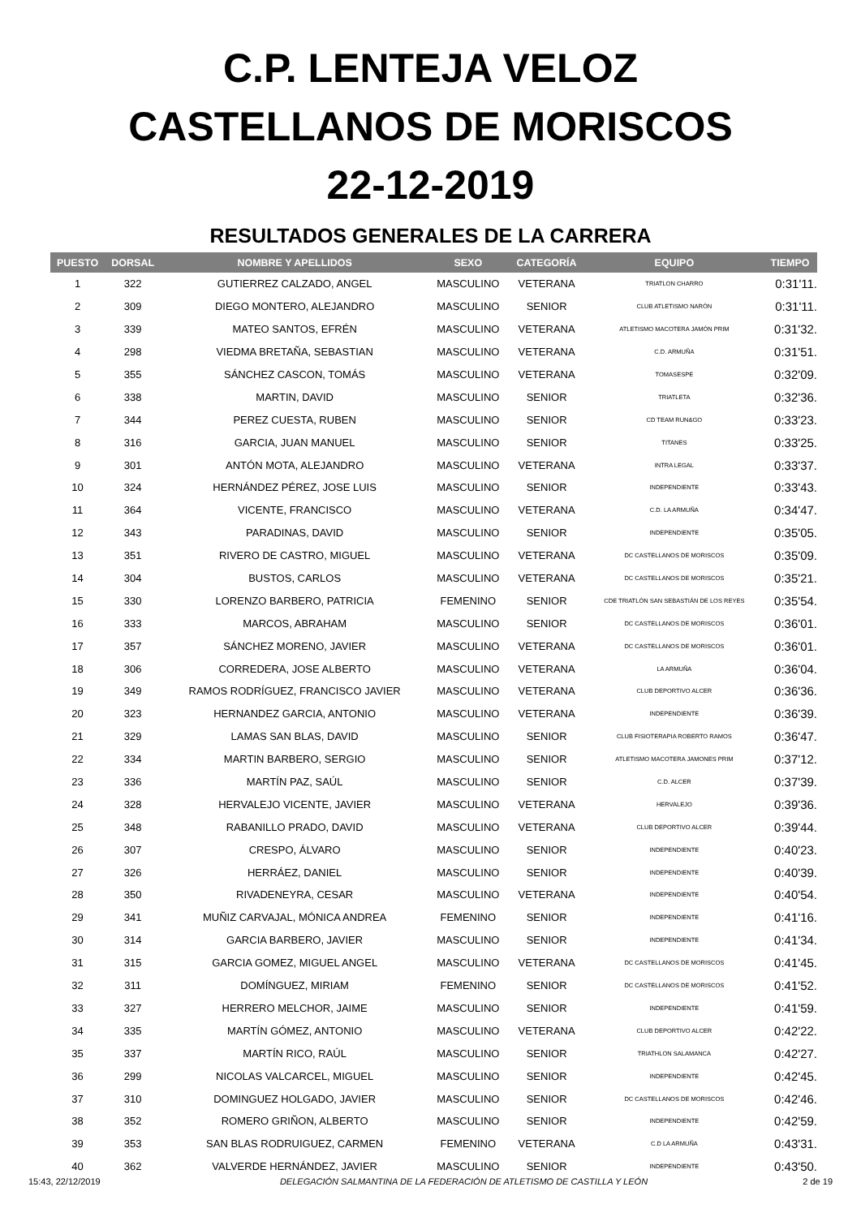C.P. LENTEJA VELOZ
CASTELLANOS DE MORISCOS
22-12-2019
RESULTADOS GENERALES DE LA CARRERA
| PUESTO | DORSAL | NOMBRE Y APELLIDOS | SEXO | CATEGORÍA | EQUIPO | TIEMPO |
| --- | --- | --- | --- | --- | --- | --- |
| 1 | 322 | GUTIERREZ CALZADO, ANGEL | MASCULINO | VETERANA | TRIATLON CHARRO | 0:31'11. |
| 2 | 309 | DIEGO MONTERO, ALEJANDRO | MASCULINO | SENIOR | CLUB ATLETISMO NARÓN | 0:31'11. |
| 3 | 339 | MATEO SANTOS, EFRÉN | MASCULINO | VETERANA | ATLETISMO MACOTERA JAMÓN PRIM | 0:31'32. |
| 4 | 298 | VIEDMA BRETAÑA, SEBASTIAN | MASCULINO | VETERANA | C.D. ARMUÑA | 0:31'51. |
| 5 | 355 | SÁNCHEZ CASCON, TOMÁS | MASCULINO | VETERANA | TOMASESPE | 0:32'09. |
| 6 | 338 | MARTIN, DAVID | MASCULINO | SENIOR | TRIATLETA | 0:32'36. |
| 7 | 344 | PEREZ CUESTA, RUBEN | MASCULINO | SENIOR | CD TEAM RUN&GO | 0:33'23. |
| 8 | 316 | GARCIA, JUAN MANUEL | MASCULINO | SENIOR | TITANES | 0:33'25. |
| 9 | 301 | ANTÓN MOTA, ALEJANDRO | MASCULINO | VETERANA | INTRA LEGAL | 0:33'37. |
| 10 | 324 | HERNÁNDEZ PÉREZ, JOSE LUIS | MASCULINO | SENIOR | INDEPENDIENTE | 0:33'43. |
| 11 | 364 | VICENTE, FRANCISCO | MASCULINO | VETERANA | C.D. LA ARMUÑA | 0:34'47. |
| 12 | 343 | PARADINAS, DAVID | MASCULINO | SENIOR | INDEPENDIENTE | 0:35'05. |
| 13 | 351 | RIVERO DE CASTRO, MIGUEL | MASCULINO | VETERANA | DC CASTELLANOS DE MORISCOS | 0:35'09. |
| 14 | 304 | BUSTOS, CARLOS | MASCULINO | VETERANA | DC CASTELLANOS DE MORISCOS | 0:35'21. |
| 15 | 330 | LORENZO BARBERO, PATRICIA | FEMENINO | SENIOR | CDE TRIATLÓN SAN SEBASTIÁN DE LOS REYES | 0:35'54. |
| 16 | 333 | MARCOS, ABRAHAM | MASCULINO | SENIOR | DC CASTELLANOS DE MORISCOS | 0:36'01. |
| 17 | 357 | SÁNCHEZ MORENO, JAVIER | MASCULINO | VETERANA | DC CASTELLANOS DE MORISCOS | 0:36'01. |
| 18 | 306 | CORREDERA, JOSE ALBERTO | MASCULINO | VETERANA | LA ARMUÑA | 0:36'04. |
| 19 | 349 | RAMOS RODRÍGUEZ, FRANCISCO JAVIER | MASCULINO | VETERANA | CLUB DEPORTIVO ALCER | 0:36'36. |
| 20 | 323 | HERNANDEZ GARCIA, ANTONIO | MASCULINO | VETERANA | INDEPENDIENTE | 0:36'39. |
| 21 | 329 | LAMAS SAN BLAS, DAVID | MASCULINO | SENIOR | CLUB FISIOTERAPIA ROBERTO RAMOS | 0:36'47. |
| 22 | 334 | MARTIN BARBERO, SERGIO | MASCULINO | SENIOR | ATLETISMO MACOTERA JAMONES PRIM | 0:37'12. |
| 23 | 336 | MARTÍN PAZ, SAÚL | MASCULINO | SENIOR | C.D. ALCER | 0:37'39. |
| 24 | 328 | HERVALEJO VICENTE, JAVIER | MASCULINO | VETERANA | HERVALEJO | 0:39'36. |
| 25 | 348 | RABANILLO PRADO, DAVID | MASCULINO | VETERANA | CLUB DEPORTIVO ALCER | 0:39'44. |
| 26 | 307 | CRESPO, ÁLVARO | MASCULINO | SENIOR | INDEPENDIENTE | 0:40'23. |
| 27 | 326 | HERRÁEZ, DANIEL | MASCULINO | SENIOR | INDEPENDIENTE | 0:40'39. |
| 28 | 350 | RIVADENEYRA, CESAR | MASCULINO | VETERANA | INDEPENDIENTE | 0:40'54. |
| 29 | 341 | MUÑIZ CARVAJAL, MÓNICA ANDREA | FEMENINO | SENIOR | INDEPENDIENTE | 0:41'16. |
| 30 | 314 | GARCIA BARBERO, JAVIER | MASCULINO | SENIOR | INDEPENDIENTE | 0:41'34. |
| 31 | 315 | GARCIA GOMEZ, MIGUEL ANGEL | MASCULINO | VETERANA | DC CASTELLANOS DE MORISCOS | 0:41'45. |
| 32 | 311 | DOMÍNGUEZ, MIRIAM | FEMENINO | SENIOR | DC CASTELLANOS DE MORISCOS | 0:41'52. |
| 33 | 327 | HERRERO MELCHOR, JAIME | MASCULINO | SENIOR | INDEPENDIENTE | 0:41'59. |
| 34 | 335 | MARTÍN GÓMEZ, ANTONIO | MASCULINO | VETERANA | CLUB DEPORTIVO ALCER | 0:42'22. |
| 35 | 337 | MARTÍN RICO, RAÚL | MASCULINO | SENIOR | TRIATHLON SALAMANCA | 0:42'27. |
| 36 | 299 | NICOLAS VALCARCEL, MIGUEL | MASCULINO | SENIOR | INDEPENDIENTE | 0:42'45. |
| 37 | 310 | DOMINGUEZ HOLGADO, JAVIER | MASCULINO | SENIOR | DC CASTELLANOS DE MORISCOS | 0:42'46. |
| 38 | 352 | ROMERO GRIÑON, ALBERTO | MASCULINO | SENIOR | INDEPENDIENTE | 0:42'59. |
| 39 | 353 | SAN BLAS RODRUIGUEZ, CARMEN | FEMENINO | VETERANA | C.D LA ARMUÑA | 0:43'31. |
| 40 | 362 | VALVERDE HERNÁNDEZ, JAVIER | MASCULINO | SENIOR | INDEPENDIENTE | 0:43'50. |
15:43, 22/12/2019 DELEGACIÓN SALMANTINA DE LA FEDERACIÓN DE ATLETISMO DE CASTILLA Y LEÓN 2 de 19